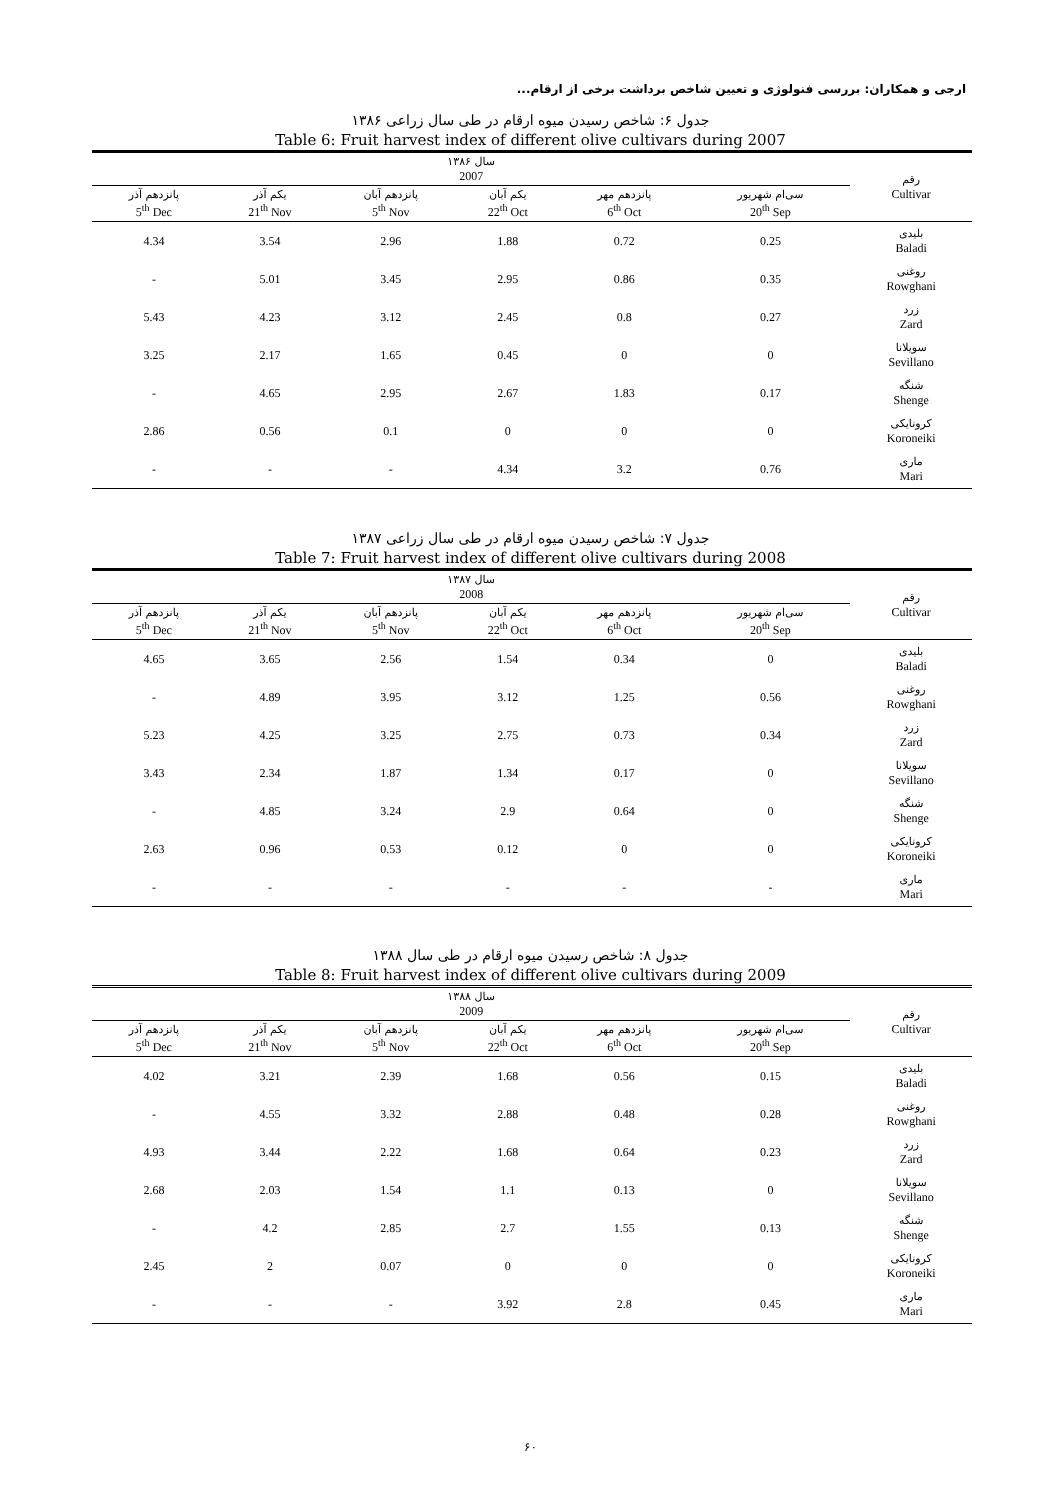ارجی و همکاران: بررسی فنولوژی و تعیین شاخص برداشت برخی از ارقام...
جدول ۶: شاخص رسیدن میوه ارقام در طی سال زراعی ۱۳۸۶
Table 6: Fruit harvest index of different olive cultivars during 2007
| سال ۱۳۸۶ 2007 | | | | | | رقم Cultivar |
| --- | --- | --- | --- | --- | --- | --- |
| پانزدهم آذر 5<sup>th</sup> Dec | یکم آذر 21<sup>th</sup> Nov | پانزدهم آبان 5<sup>th</sup> Nov | یکم آبان 22<sup>th</sup> Oct | پانزدهم مهر 6<sup>th</sup> Oct | سی‌ام شهریور 20<sup>th</sup> Sep | |
| 4.34 | 3.54 | 2.96 | 1.88 | 0.72 | 0.25 | بلیدی Baladi |
| - | 5.01 | 3.45 | 2.95 | 0.86 | 0.35 | روغنی Rowghani |
| 5.43 | 4.23 | 3.12 | 2.45 | 0.8 | 0.27 | زرد Zard |
| 3.25 | 2.17 | 1.65 | 0.45 | 0 | 0 | سویلانا Sevillano |
| - | 4.65 | 2.95 | 2.67 | 1.83 | 0.17 | شنگه Shenge |
| 2.86 | 0.56 | 0.1 | 0 | 0 | 0 | کرونایکی Koroneiki |
| - | - | - | 4.34 | 3.2 | 0.76 | ماری Mari |
جدول ۷: شاخص رسیدن میوه ارقام در طی سال زراعی ۱۳۸۷
Table 7: Fruit harvest index of different olive cultivars during 2008
| سال ۱۳۸۷ 2008 | | | | | | رقم Cultivar |
| --- | --- | --- | --- | --- | --- | --- |
| پانزدهم آذر 5<sup>th</sup> Dec | یکم آذر 21<sup>th</sup> Nov | پانزدهم آبان 5<sup>th</sup> Nov | یکم آبان 22<sup>th</sup> Oct | پانزدهم مهر 6<sup>th</sup> Oct | سی‌ام شهریور 20<sup>th</sup> Sep | |
| 4.65 | 3.65 | 2.56 | 1.54 | 0.34 | 0 | بلیدی Baladi |
| - | 4.89 | 3.95 | 3.12 | 1.25 | 0.56 | روغنی Rowghani |
| 5.23 | 4.25 | 3.25 | 2.75 | 0.73 | 0.34 | زرد Zard |
| 3.43 | 2.34 | 1.87 | 1.34 | 0.17 | 0 | سویلانا Sevillano |
| - | 4.85 | 3.24 | 2.9 | 0.64 | 0 | شنگه Shenge |
| 2.63 | 0.96 | 0.53 | 0.12 | 0 | 0 | کرونایکی Koroneiki |
| - | - | - | - | - | - | ماری Mari |
جدول ۸: شاخص رسیدن میوه ارقام در طی سال ۱۳۸۸
Table 8: Fruit harvest index of different olive cultivars during 2009
| سال ۱۳۸۸ 2009 | | | | | | رقم Cultivar |
| --- | --- | --- | --- | --- | --- | --- |
| پانزدهم آذر 5<sup>th</sup> Dec | یکم آذر 21<sup>th</sup> Nov | پانزدهم آبان 5<sup>th</sup> Nov | یکم آبان 22<sup>th</sup> Oct | پانزدهم مهر 6<sup>th</sup> Oct | سی‌ام شهریور 20<sup>th</sup> Sep | |
| 4.02 | 3.21 | 2.39 | 1.68 | 0.56 | 0.15 | بلیدی Baladi |
| - | 4.55 | 3.32 | 2.88 | 0.48 | 0.28 | روغنی Rowghani |
| 4.93 | 3.44 | 2.22 | 1.68 | 0.64 | 0.23 | زرد Zard |
| 2.68 | 2.03 | 1.54 | 1.1 | 0.13 | 0 | سویلانا Sevillano |
| - | 4.2 | 2.85 | 2.7 | 1.55 | 0.13 | شنگه Shenge |
| 2.45 | 2 | 0.07 | 0 | 0 | 0 | کرونایکی Koroneiki |
| - | - | - | 3.92 | 2.8 | 0.45 | ماری Mari |
۶۰